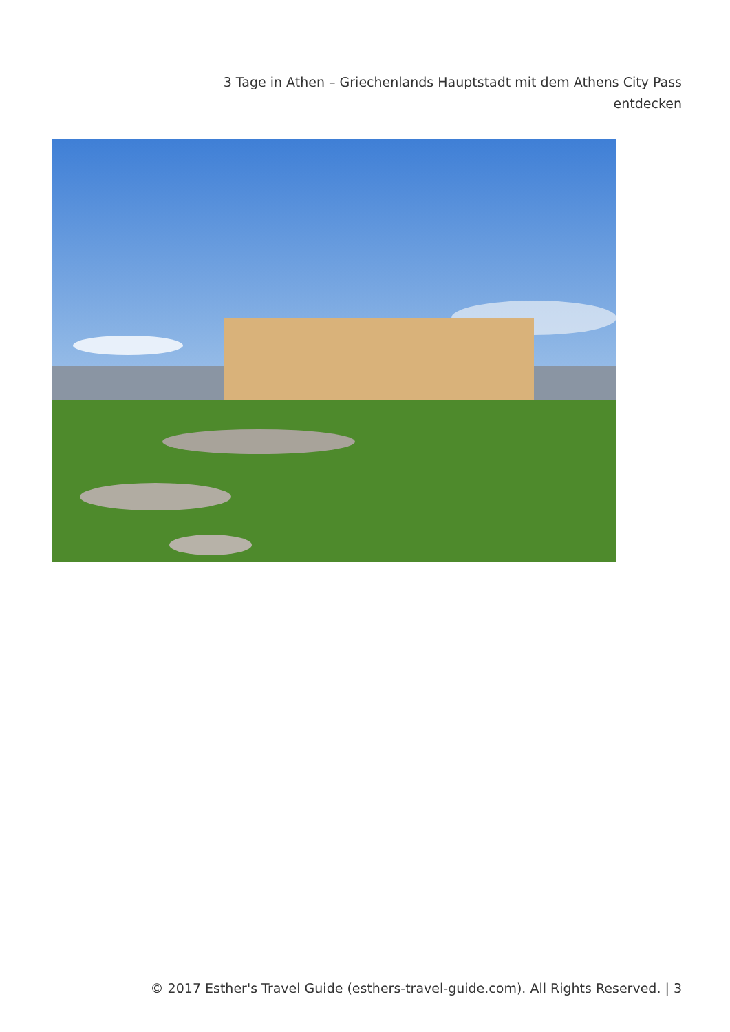3 Tage in Athen – Griechenlands Hauptstadt mit dem Athens City Pass entdecken
© 2017 Esther's Travel Guide (esthers-travel-guide.com). All Rights Reserved. | 3